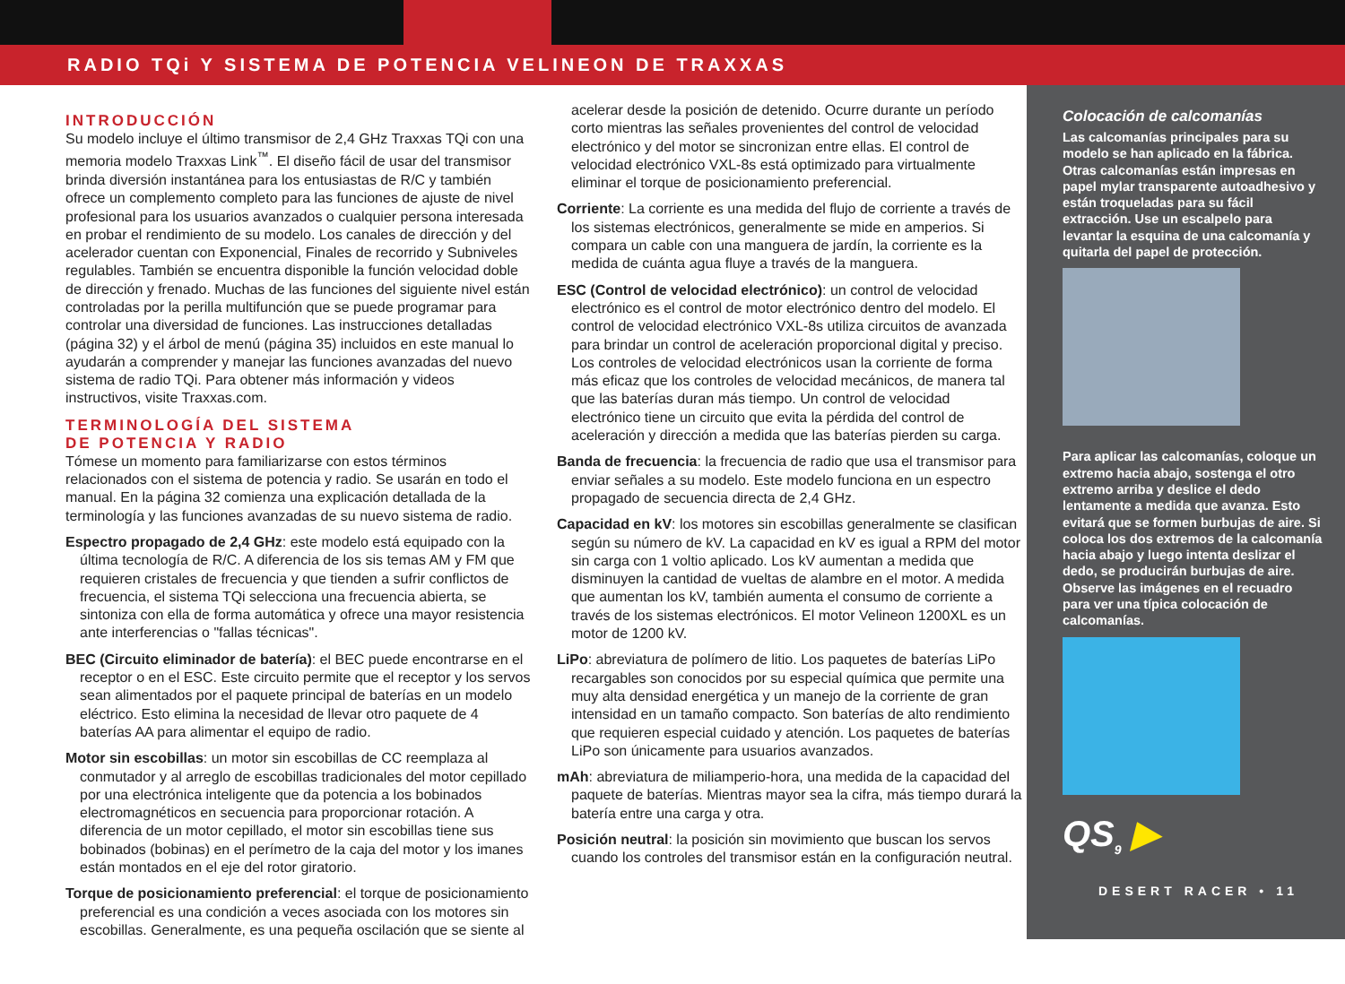RADIO TQi Y SISTEMA DE POTENCIA VELINEON DE TRAXXAS
INTRODUCCIÓN
Su modelo incluye el último transmisor de 2,4 GHz Traxxas TQi con una memoria modelo Traxxas Link<sup>™</sup>. El diseño fácil de usar del transmisor brinda diversión instantánea para los entusiastas de R/C y también ofrece un complemento completo para las funciones de ajuste de nivel profesional para los usuarios avanzados o cualquier persona interesada en probar el rendimiento de su modelo. Los canales de dirección y del acelerador cuentan con Exponencial, Finales de recorrido y Subniveles regulables. También se encuentra disponible la función velocidad doble de dirección y frenado. Muchas de las funciones del siguiente nivel están controladas por la perilla multifunción que se puede programar para controlar una diversidad de funciones. Las instrucciones detalladas (página 32) y el árbol de menú (página 35) incluidos en este manual lo ayudarán a comprender y manejar las funciones avanzadas del nuevo sistema de radio TQi. Para obtener más información y videos instructivos, visite Traxxas.com.
TERMINOLOGÍA DEL SISTEMA
DE POTENCIA Y RADIO
Tómese un momento para familiarizarse con estos términos relacionados con el sistema de potencia y radio. Se usarán en todo el manual. En la página 32 comienza una explicación detallada de la terminología y las funciones avanzadas de su nuevo sistema de radio.
Espectro propagado de 2,4 GHz: este modelo está equipado con la última tecnología de R/C. A diferencia de los sis temas AM y FM que requieren cristales de frecuencia y que tienden a sufrir conflictos de frecuencia, el sistema TQi selecciona una frecuencia abierta, se sintoniza con ella de forma automática y ofrece una mayor resistencia ante interferencias o "fallas técnicas".
BEC (Circuito eliminador de batería): el BEC puede encontrarse en el receptor o en el ESC. Este circuito permite que el receptor y los servos sean alimentados por el paquete principal de baterías en un modelo eléctrico. Esto elimina la necesidad de llevar otro paquete de 4 baterías AA para alimentar el equipo de radio.
Motor sin escobillas: un motor sin escobillas de CC reemplaza al conmutador y al arreglo de escobillas tradicionales del motor cepillado por una electrónica inteligente que da potencia a los bobinados electromagnéticos en secuencia para proporcionar rotación. A diferencia de un motor cepillado, el motor sin escobillas tiene sus bobinados (bobinas) en el perímetro de la caja del motor y los imanes están montados en el eje del rotor giratorio.
Torque de posicionamiento preferencial: el torque de posicionamiento preferencial es una condición a veces asociada con los motores sin escobillas. Generalmente, es una pequeña oscilación que se siente al
acelerar desde la posición de detenido. Ocurre durante un período corto mientras las señales provenientes del control de velocidad electrónico y del motor se sincronizan entre ellas. El control de velocidad electrónico VXL-8s está optimizado para virtualmente eliminar el torque de posicionamiento preferencial.
Corriente: La corriente es una medida del flujo de corriente a través de los sistemas electrónicos, generalmente se mide en amperios. Si compara un cable con una manguera de jardín, la corriente es la medida de cuánta agua fluye a través de la manguera.
ESC (Control de velocidad electrónico): un control de velocidad electrónico es el control de motor electrónico dentro del modelo. El control de velocidad electrónico VXL-8s utiliza circuitos de avanzada para brindar un control de aceleración proporcional digital y preciso. Los controles de velocidad electrónicos usan la corriente de forma más eficaz que los controles de velocidad mecánicos, de manera tal que las baterías duran más tiempo. Un control de velocidad electrónico tiene un circuito que evita la pérdida del control de aceleración y dirección a medida que las baterías pierden su carga.
Banda de frecuencia: la frecuencia de radio que usa el transmisor para enviar señales a su modelo. Este modelo funciona en un espectro propagado de secuencia directa de 2,4 GHz.
Capacidad en kV: los motores sin escobillas generalmente se clasifican según su número de kV. La capacidad en kV es igual a RPM del motor sin carga con 1 voltio aplicado. Los kV aumentan a medida que disminuyen la cantidad de vueltas de alambre en el motor. A medida que aumentan los kV, también aumenta el consumo de corriente a través de los sistemas electrónicos. El motor Velineon 1200XL es un motor de 1200 kV.
LiPo: abreviatura de polímero de litio. Los paquetes de baterías LiPo recargables son conocidos por su especial química que permite una muy alta densidad energética y un manejo de la corriente de gran intensidad en un tamaño compacto. Son baterías de alto rendimiento que requieren especial cuidado y atención. Los paquetes de baterías LiPo son únicamente para usuarios avanzados.
mAh: abreviatura de miliamperio-hora, una medida de la capacidad del paquete de baterías. Mientras mayor sea la cifra, más tiempo durará la batería entre una carga y otra.
Posición neutral: la posición sin movimiento que buscan los servos cuando los controles del transmisor están en la configuración neutral.
Colocación de calcomanías
Las calcomanías principales para su modelo se han aplicado en la fábrica. Otras calcomanías están impresas en papel mylar transparente autoadhesivo y están troqueladas para su fácil extracción. Use un escalpelo para levantar la esquina de una calcomanía y quitarla del papel de protección.
Para aplicar las calcomanías, coloque un extremo hacia abajo, sostenga el otro extremo arriba y deslice el dedo lentamente a medida que avanza. Esto evitará que se formen burbujas de aire. Si coloca los dos extremos de la calcomanía hacia abajo y luego intenta deslizar el dedo, se producirán burbujas de aire. Observe las imágenes en el recuadro para ver una típica colocación de calcomanías.
QS<sub>9</sub> ▶
DESERT RACER • 11